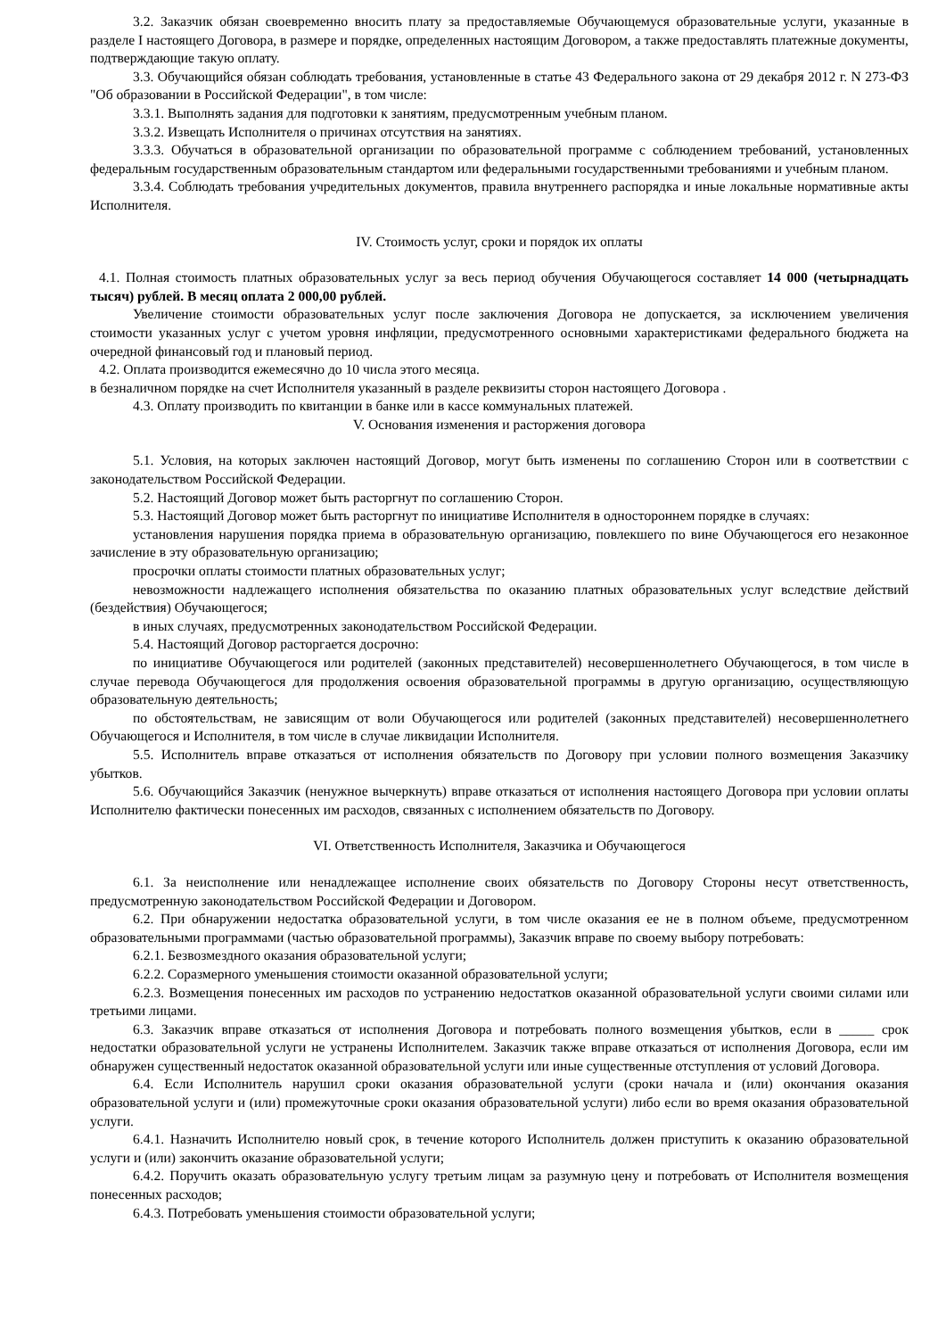3.2. Заказчик обязан своевременно вносить плату за предоставляемые Обучающемуся образовательные услуги, указанные в разделе I настоящего Договора, в размере и порядке, определенных настоящим Договором, а также предоставлять платежные документы, подтверждающие такую оплату.
3.3. Обучающийся обязан соблюдать требования, установленные в статье 43 Федерального закона от 29 декабря 2012 г. N 273-ФЗ "Об образовании в Российской Федерации", в том числе:
3.3.1. Выполнять задания для подготовки к занятиям, предусмотренным учебным планом.
3.3.2. Извещать Исполнителя о причинах отсутствия на занятиях.
3.3.3. Обучаться в образовательной организации по образовательной программе с соблюдением требований, установленных федеральным государственным образовательным стандартом или федеральными государственными требованиями и учебным планом.
3.3.4. Соблюдать требования учредительных документов, правила внутреннего распорядка и иные локальные нормативные акты Исполнителя.
IV. Стоимость услуг, сроки и порядок их оплаты
4.1. Полная стоимость платных образовательных услуг за весь период обучения Обучающегося составляет 14 000 (четырнадцать тысяч) рублей. В месяц оплата 2 000,00 рублей.
Увеличение стоимости образовательных услуг после заключения Договора не допускается, за исключением увеличения стоимости указанных услуг с учетом уровня инфляции, предусмотренного основными характеристиками федерального бюджета на очередной финансовый год и плановый период.
4.2. Оплата производится ежемесячно до 10 числа этого месяца.
в безналичном порядке на счет Исполнителя указанный в разделе реквизиты сторон настоящего Договора .
4.3. Оплату производить по квитанции в банке или в кассе коммунальных платежей.
V. Основания изменения и расторжения договора
5.1. Условия, на которых заключен настоящий Договор, могут быть изменены по соглашению Сторон или в соответствии с законодательством Российской Федерации.
5.2. Настоящий Договор может быть расторгнут по соглашению Сторон.
5.3. Настоящий Договор может быть расторгнут по инициативе Исполнителя в одностороннем порядке в случаях:
установления нарушения порядка приема в образовательную организацию, повлекшего по вине Обучающегося его незаконное зачисление в эту образовательную организацию;
просрочки оплаты стоимости платных образовательных услуг;
невозможности надлежащего исполнения обязательства по оказанию платных образовательных услуг вследствие действий (бездействия) Обучающегося;
в иных случаях, предусмотренных законодательством Российской Федерации.
5.4. Настоящий Договор расторгается досрочно:
по инициативе Обучающегося или родителей (законных представителей) несовершеннолетнего Обучающегося, в том числе в случае перевода Обучающегося для продолжения освоения образовательной программы в другую организацию, осуществляющую образовательную деятельность;
по обстоятельствам, не зависящим от воли Обучающегося или родителей (законных представителей) несовершеннолетнего Обучающегося и Исполнителя, в том числе в случае ликвидации Исполнителя.
5.5. Исполнитель вправе отказаться от исполнения обязательств по Договору при условии полного возмещения Заказчику убытков.
5.6. Обучающийся Заказчик (ненужное вычеркнуть) вправе отказаться от исполнения настоящего Договора при условии оплаты Исполнителю фактически понесенных им расходов, связанных с исполнением обязательств по Договору.
VI. Ответственность Исполнителя, Заказчика и Обучающегося
6.1. За неисполнение или ненадлежащее исполнение своих обязательств по Договору Стороны несут ответственность, предусмотренную законодательством Российской Федерации и Договором.
6.2. При обнаружении недостатка образовательной услуги, в том числе оказания ее не в полном объеме, предусмотренном образовательными программами (частью образовательной программы), Заказчик вправе по своему выбору потребовать:
6.2.1. Безвозмездного оказания образовательной услуги;
6.2.2. Соразмерного уменьшения стоимости оказанной образовательной услуги;
6.2.3. Возмещения понесенных им расходов по устранению недостатков оказанной образовательной услуги своими силами или третьими лицами.
6.3. Заказчик вправе отказаться от исполнения Договора и потребовать полного возмещения убытков, если в _____ срок недостатки образовательной услуги не устранены Исполнителем. Заказчик также вправе отказаться от исполнения Договора, если им обнаружен существенный недостаток оказанной образовательной услуги или иные существенные отступления от условий Договора.
6.4. Если Исполнитель нарушил сроки оказания образовательной услуги (сроки начала и (или) окончания оказания образовательной услуги и (или) промежуточные сроки оказания образовательной услуги) либо если во время оказания образовательной услуги.
6.4.1. Назначить Исполнителю новый срок, в течение которого Исполнитель должен приступить к оказанию образовательной услуги и (или) закончить оказание образовательной услуги;
6.4.2. Поручить оказать образовательную услугу третьим лицам за разумную цену и потребовать от Исполнителя возмещения понесенных расходов;
6.4.3. Потребовать уменьшения стоимости образовательной услуги;